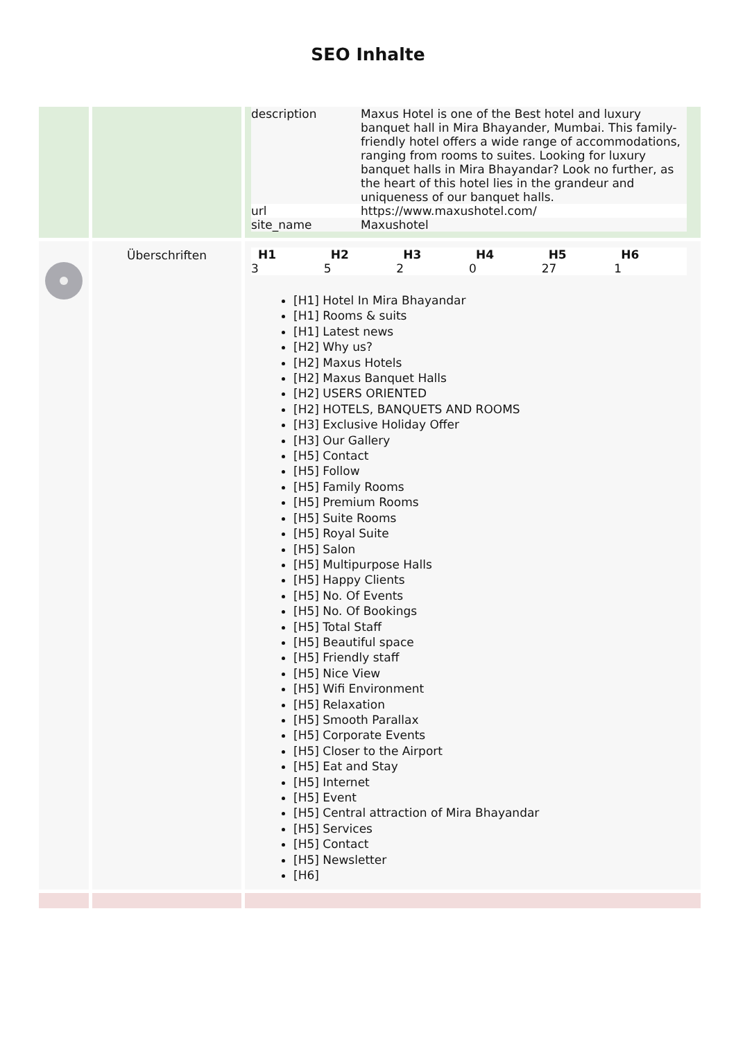SEO Inhalte
| | | / description / Maxus Hotel is one of the Best hotel and luxury banquet hall in Mira Bhayander, Mumbai. This family-friendly hotel offers a wide range of accommodations, ranging from rooms to suites. Looking for luxury banquet halls in Mira Bhayandar? Look no further, as the heart of this hotel lies in the grandeur and uniqueness of our banquet halls. / / url / https://www.maxushotel.com/ / / site_name / Maxushotel / |
| | Überschriften | / H1 / H2 / H3 / H4 / H5 / H6 / / --- / --- / --- / --- / --- / --- / / 3 / 5 / 2 / 0 / 27 / 1 / [H1] Hotel In Mira Bhayandar [H1] Rooms & suits [H1] Latest news [H2] Why us? [H2] Maxus Hotels [H2] Maxus Banquet Halls [H2] USERS ORIENTED [H2] HOTELS, BANQUETS AND ROOMS [H3] Exclusive Holiday Offer [H3] Our Gallery [H5] Contact [H5] Follow [H5] Family Rooms [H5] Premium Rooms [H5] Suite Rooms [H5] Royal Suite [H5] Salon [H5] Multipurpose Halls [H5] Happy Clients [H5] No. Of Events [H5] No. Of Bookings [H5] Total Staff [H5] Beautiful space [H5] Friendly staff [H5] Nice View [H5] Wifi Environment [H5] Relaxation [H5] Smooth Parallax [H5] Corporate Events [H5] Closer to the Airport [H5] Eat and Stay [H5] Internet [H5] Event [H5] Central attraction of Mira Bhayandar [H5] Services [H5] Contact [H5] Newsletter [H6] |